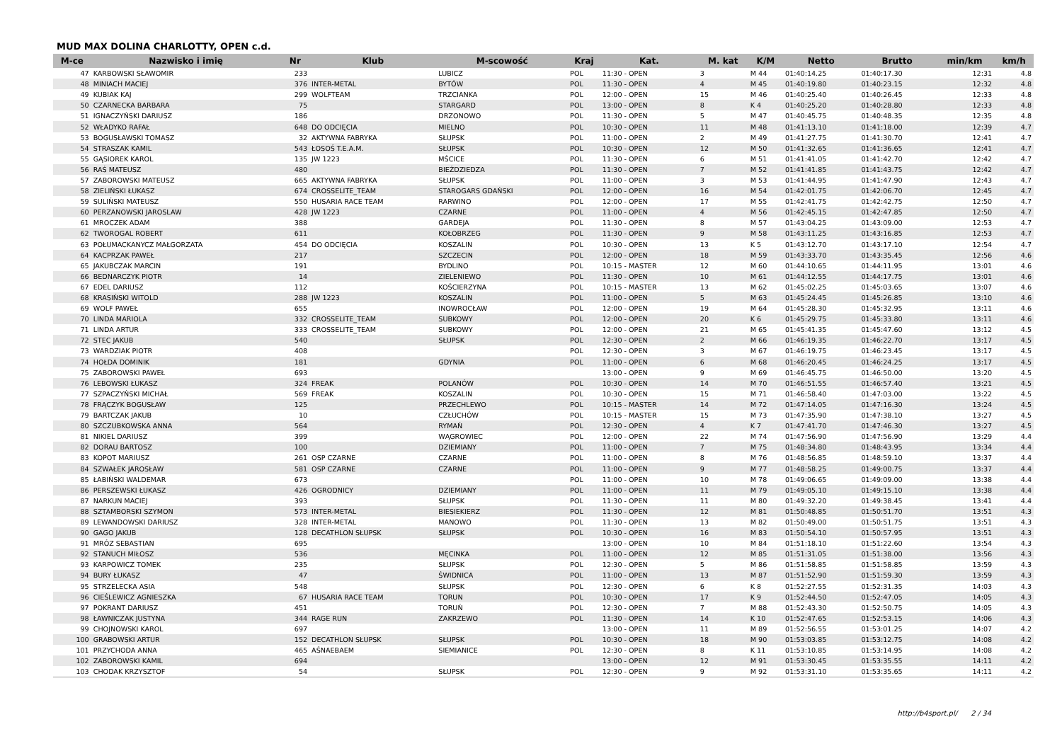MUD MAX DOLINA CHARLOTTY, OPEN c.d.
| M-ce | Nazwisko i imię | Nr | Klub | M-scowość | Kraj | Kat. | M. kat | K/M | Netto | Brutto | min/km | km/h |
| --- | --- | --- | --- | --- | --- | --- | --- | --- | --- | --- | --- | --- |
| 47 | KARBOWSKI SŁAWOMIR | 233 | | LUBICZ | POL | 11:30 - OPEN | 3 | M 44 | 01:40:14.25 | 01:40:17.30 | 12:31 | 4.8 |
| 48 | MINIACH MACIEJ | 376 | INTER-METAL | BYTÓW | POL | 11:30 - OPEN | 4 | M 45 | 01:40:19.80 | 01:40:23.15 | 12:32 | 4.8 |
| 49 | KUBIAK KAJ | 299 | WOLFTEAM | TRZCIANKA | POL | 12:00 - OPEN | 15 | M 46 | 01:40:25.40 | 01:40:26.45 | 12:33 | 4.8 |
| 50 | CZARNECKA BARBARA | 75 | | STARGARD | POL | 13:00 - OPEN | 8 | K 4 | 01:40:25.20 | 01:40:28.80 | 12:33 | 4.8 |
| 51 | IGNACZYŃSKI DARIUSZ | 186 | | DRZONOWO | POL | 11:30 - OPEN | 5 | M 47 | 01:40:45.75 | 01:40:48.35 | 12:35 | 4.8 |
| 52 | WŁADYKO RAFAŁ | 648 | DO ODCIĘCIA | MIELNO | POL | 10:30 - OPEN | 11 | M 48 | 01:41:13.10 | 01:41:18.00 | 12:39 | 4.7 |
| 53 | BOGUSŁAWSKI TOMASZ | 32 | AKTYWNA FABRYKA | SŁUPSK | POL | 11:00 - OPEN | 2 | M 49 | 01:41:27.75 | 01:41:30.70 | 12:41 | 4.7 |
| 54 | STRASZAK KAMIL | 543 | ŁOSOŚ T.E.A.M. | SŁUPSK | POL | 10:30 - OPEN | 12 | M 50 | 01:41:32.65 | 01:41:36.65 | 12:41 | 4.7 |
| 55 | GĄSIOREK KAROL | 135 | JW 1223 | MŚCICE | POL | 11:30 - OPEN | 6 | M 51 | 01:41:41.05 | 01:41:42.70 | 12:42 | 4.7 |
| 56 | RAŚ MATEUSZ | 480 | | BIEŹDZIEDZA | POL | 11:30 - OPEN | 7 | M 52 | 01:41:41.85 | 01:41:43.75 | 12:42 | 4.7 |
| 57 | ZABOROWSKI MATEUSZ | 665 | AKTYWNA FABRYKA | SŁUPSK | POL | 11:00 - OPEN | 3 | M 53 | 01:41:44.95 | 01:41:47.90 | 12:43 | 4.7 |
| 58 | ZIELIŃSKI ŁUKASZ | 674 | CROSSELITE_TEAM | STAROGARS GDAŃSKI | POL | 12:00 - OPEN | 16 | M 54 | 01:42:01.75 | 01:42:06.70 | 12:45 | 4.7 |
| 59 | SULIŃSKI MATEUSZ | 550 | HUSARIA RACE TEAM | RARWINO | POL | 12:00 - OPEN | 17 | M 55 | 01:42:41.75 | 01:42:42.75 | 12:50 | 4.7 |
| 60 | PERZANOWSKI JAROSLAW | 428 | JW 1223 | CZARNE | POL | 11:00 - OPEN | 4 | M 56 | 01:42:45.15 | 01:42:47.85 | 12:50 | 4.7 |
| 61 | MROCZEK ADAM | 388 | | GARDEJA | POL | 11:30 - OPEN | 8 | M 57 | 01:43:04.25 | 01:43:09.00 | 12:53 | 4.7 |
| 62 | TWOROGAL ROBERT | 611 | | KOŁOBRZEG | POL | 11:30 - OPEN | 9 | M 58 | 01:43:11.25 | 01:43:16.85 | 12:53 | 4.7 |
| 63 | POŁUMACKANYCZ MAŁGORZATA | 454 | DO ODCIĘCIA | KOSZALIN | POL | 10:30 - OPEN | 13 | K 5 | 01:43:12.70 | 01:43:17.10 | 12:54 | 4.7 |
| 64 | KACPRZAK PAWEŁ | 217 | | SZCZECIN | POL | 12:00 - OPEN | 18 | M 59 | 01:43:33.70 | 01:43:35.45 | 12:56 | 4.6 |
| 65 | JAKUBCZAK MARCIN | 191 | | BYDLINO | POL | 10:15 - MASTER | 12 | M 60 | 01:44:10.65 | 01:44:11.95 | 13:01 | 4.6 |
| 66 | BEDNARCZYK PIOTR | 14 | | ZIELENIEWO | POL | 11:30 - OPEN | 10 | M 61 | 01:44:12.55 | 01:44:17.75 | 13:01 | 4.6 |
| 67 | EDEL DARIUSZ | 112 | | KOŚCIERZYNA | POL | 10:15 - MASTER | 13 | M 62 | 01:45:02.25 | 01:45:03.65 | 13:07 | 4.6 |
| 68 | KRASIŃSKI WITOLD | 288 | JW 1223 | KOSZALIN | POL | 11:00 - OPEN | 5 | M 63 | 01:45:24.45 | 01:45:26.85 | 13:10 | 4.6 |
| 69 | WOLF PAWEŁ | 655 | | INOWROCŁAW | POL | 12:00 - OPEN | 19 | M 64 | 01:45:28.30 | 01:45:32.95 | 13:11 | 4.6 |
| 70 | LINDA MARIOLA | 332 | CROSSELITE_TEAM | SUBKOWY | POL | 12:00 - OPEN | 20 | K 6 | 01:45:29.75 | 01:45:33.80 | 13:11 | 4.6 |
| 71 | LINDA ARTUR | 333 | CROSSELITE_TEAM | SUBKOWY | POL | 12:00 - OPEN | 21 | M 65 | 01:45:41.35 | 01:45:47.60 | 13:12 | 4.5 |
| 72 | STEC JAKUB | 540 | | SŁUPSK | POL | 12:30 - OPEN | 2 | M 66 | 01:46:19.35 | 01:46:22.70 | 13:17 | 4.5 |
| 73 | WARDZIAK PIOTR | 408 | | | POL | 12:30 - OPEN | 3 | M 67 | 01:46:19.75 | 01:46:23.45 | 13:17 | 4.5 |
| 74 | HOŁDA DOMINIK | 181 | | GDYNIA | POL | 11:00 - OPEN | 6 | M 68 | 01:46:20.45 | 01:46:24.25 | 13:17 | 4.5 |
| 75 | ZABOROWSKI PAWEŁ | 693 | | | | 13:00 - OPEN | 9 | M 69 | 01:46:45.75 | 01:46:50.00 | 13:20 | 4.5 |
| 76 | LEBOWSKI ŁUKASZ | 324 | FREAK | POLANÓW | POL | 10:30 - OPEN | 14 | M 70 | 01:46:51.55 | 01:46:57.40 | 13:21 | 4.5 |
| 77 | SZPACZYŃSKI MICHAŁ | 569 | FREAK | KOSZALIN | POL | 10:30 - OPEN | 15 | M 71 | 01:46:58.40 | 01:47:03.00 | 13:22 | 4.5 |
| 78 | FRĄCZYK BOGUSŁAW | 125 | | PRZECHLEWO | POL | 10:15 - MASTER | 14 | M 72 | 01:47:14.05 | 01:47:16.30 | 13:24 | 4.5 |
| 79 | BARTCZAK JAKUB | 10 | | CZŁUCHÓW | POL | 10:15 - MASTER | 15 | M 73 | 01:47:35.90 | 01:47:38.10 | 13:27 | 4.5 |
| 80 | SZCZUBKOWSKA ANNA | 564 | | RYMAŃ | POL | 12:30 - OPEN | 4 | K 7 | 01:47:41.70 | 01:47:46.30 | 13:27 | 4.5 |
| 81 | NIKIEL DARIUSZ | 399 | | WĄGROWIEC | POL | 12:00 - OPEN | 22 | M 74 | 01:47:56.90 | 01:47:56.90 | 13:29 | 4.4 |
| 82 | DORAU BARTOSZ | 100 | | DZIEMIANY | POL | 11:00 - OPEN | 7 | M 75 | 01:48:34.80 | 01:48:43.95 | 13:34 | 4.4 |
| 83 | KOPOT MARIUSZ | 261 | OSP CZARNE | CZARNE | POL | 11:00 - OPEN | 8 | M 76 | 01:48:56.85 | 01:48:59.10 | 13:37 | 4.4 |
| 84 | SZWAŁEK JAROSŁAW | 581 | OSP CZARNE | CZARNE | POL | 11:00 - OPEN | 9 | M 77 | 01:48:58.25 | 01:49:00.75 | 13:37 | 4.4 |
| 85 | ŁABIŃSKI WALDEMAR | 673 | | | POL | 11:00 - OPEN | 10 | M 78 | 01:49:06.65 | 01:49:09.00 | 13:38 | 4.4 |
| 86 | PERSZEWSKI ŁUKASZ | 426 | OGRODNICY | DZIEMIANY | POL | 11:00 - OPEN | 11 | M 79 | 01:49:05.10 | 01:49:15.10 | 13:38 | 4.4 |
| 87 | NARKUN MACIEJ | 393 | | SŁUPSK | POL | 11:30 - OPEN | 11 | M 80 | 01:49:32.20 | 01:49:38.45 | 13:41 | 4.4 |
| 88 | SZTAMBORSKI SZYMON | 573 | INTER-METAL | BIESIEKIERZ | POL | 11:30 - OPEN | 12 | M 81 | 01:50:48.85 | 01:50:51.70 | 13:51 | 4.3 |
| 89 | LEWANDOWSKI DARIUSZ | 328 | INTER-METAL | MANOWO | POL | 11:30 - OPEN | 13 | M 82 | 01:50:49.00 | 01:50:51.75 | 13:51 | 4.3 |
| 90 | GAGO JAKUB | 128 | DECATHLON SŁUPSK | SŁUPSK | POL | 10:30 - OPEN | 16 | M 83 | 01:50:54.10 | 01:50:57.95 | 13:51 | 4.3 |
| 91 | MRÓZ SEBASTIAN | 695 | | | | 13:00 - OPEN | 10 | M 84 | 01:51:18.10 | 01:51:22.60 | 13:54 | 4.3 |
| 92 | STANUCH MIŁOSZ | 536 | | MĘCINKA | POL | 11:00 - OPEN | 12 | M 85 | 01:51:31.05 | 01:51:38.00 | 13:56 | 4.3 |
| 93 | KARPOWICZ TOMEK | 235 | | SŁUPSK | POL | 12:30 - OPEN | 5 | M 86 | 01:51:58.85 | 01:51:58.85 | 13:59 | 4.3 |
| 94 | BURY ŁUKASZ | 47 | | ŚWIDNICA | POL | 11:00 - OPEN | 13 | M 87 | 01:51:52.90 | 01:51:59.30 | 13:59 | 4.3 |
| 95 | STRZELECKA ASIA | 548 | | SŁUPSK | POL | 12:30 - OPEN | 6 | K 8 | 01:52:27.55 | 01:52:31.35 | 14:03 | 4.3 |
| 96 | CIEŚLEWICZ AGNIESZKA | 67 | HUSARIA RACE TEAM | TORUN | POL | 10:30 - OPEN | 17 | K 9 | 01:52:44.50 | 01:52:47.05 | 14:05 | 4.3 |
| 97 | POKRANT DARIUSZ | 451 | | TORUŃ | POL | 12:30 - OPEN | 7 | M 88 | 01:52:43.30 | 01:52:50.75 | 14:05 | 4.3 |
| 98 | ŁAWNICZAK JUSTYNA | 344 | RAGE RUN | ZAKRZEWO | POL | 11:30 - OPEN | 14 | K 10 | 01:52:47.65 | 01:52:53.15 | 14:06 | 4.3 |
| 99 | CHOJNOWSKI KAROL | 697 | | | | 13:00 - OPEN | 11 | M 89 | 01:52:56.55 | 01:53:01.25 | 14:07 | 4.2 |
| 100 | GRABOWSKI ARTUR | 152 | DECATHLON SŁUPSK | SŁUPSK | POL | 10:30 - OPEN | 18 | M 90 | 01:53:03.85 | 01:53:12.75 | 14:08 | 4.2 |
| 101 | PRZYCHODA ANNA | 465 | AŚNAEBAEM | SIEMIANICE | POL | 12:30 - OPEN | 8 | K 11 | 01:53:10.85 | 01:53:14.95 | 14:08 | 4.2 |
| 102 | ZABOROWSKI KAMIL | 694 | | | | 13:00 - OPEN | 12 | M 91 | 01:53:30.45 | 01:53:35.55 | 14:11 | 4.2 |
| 103 | CHODAK KRZYSZTOF | 54 | | SŁUPSK | POL | 12:30 - OPEN | 9 | M 92 | 01:53:31.10 | 01:53:35.65 | 14:11 | 4.2 |
http://b4sport.pl/ 2 / 34